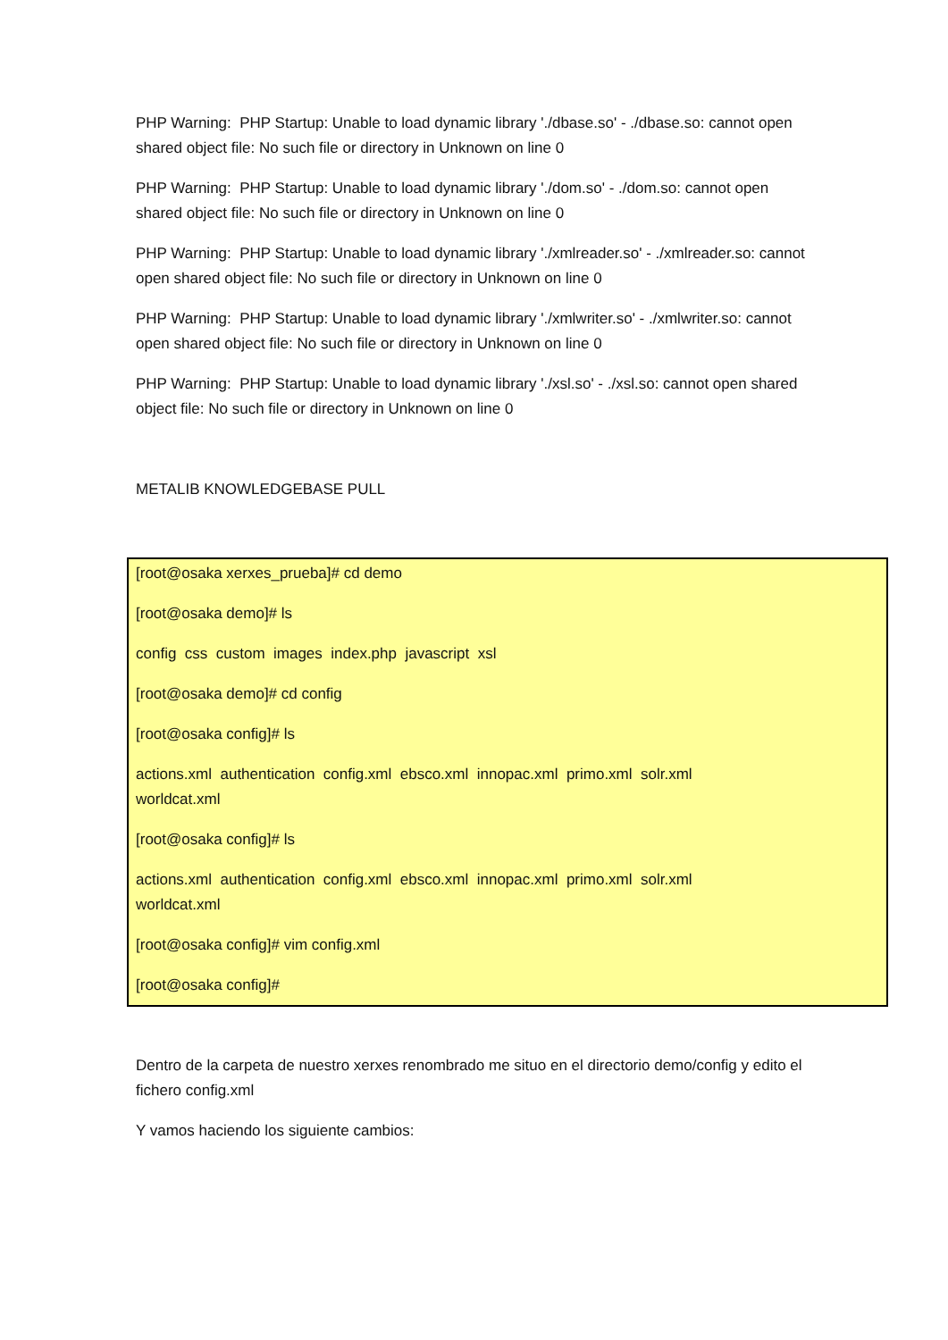PHP Warning: PHP Startup: Unable to load dynamic library './dbase.so' - ./dbase.so: cannot open shared object file: No such file or directory in Unknown on line 0
PHP Warning: PHP Startup: Unable to load dynamic library './dom.so' - ./dom.so: cannot open shared object file: No such file or directory in Unknown on line 0
PHP Warning: PHP Startup: Unable to load dynamic library './xmlreader.so' - ./xmlreader.so: cannot open shared object file: No such file or directory in Unknown on line 0
PHP Warning: PHP Startup: Unable to load dynamic library './xmlwriter.so' - ./xmlwriter.so: cannot open shared object file: No such file or directory in Unknown on line 0
PHP Warning: PHP Startup: Unable to load dynamic library './xsl.so' - ./xsl.so: cannot open shared object file: No such file or directory in Unknown on line 0
METALIB KNOWLEDGEBASE PULL
[root@osaka xerxes_prueba]# cd demo
[root@osaka demo]# ls
config css custom images index.php javascript xsl
[root@osaka demo]# cd config
[root@osaka config]# ls
actions.xml authentication config.xml ebsco.xml innopac.xml primo.xml solr.xml
worldcat.xml
[root@osaka config]# ls
actions.xml authentication config.xml ebsco.xml innopac.xml primo.xml solr.xml
worldcat.xml
[root@osaka config]# vim config.xml
[root@osaka config]#
Dentro de la carpeta de nuestro xerxes renombrado me situo en el directorio demo/config y edito el fichero config.xml
Y vamos haciendo los siguiente cambios: